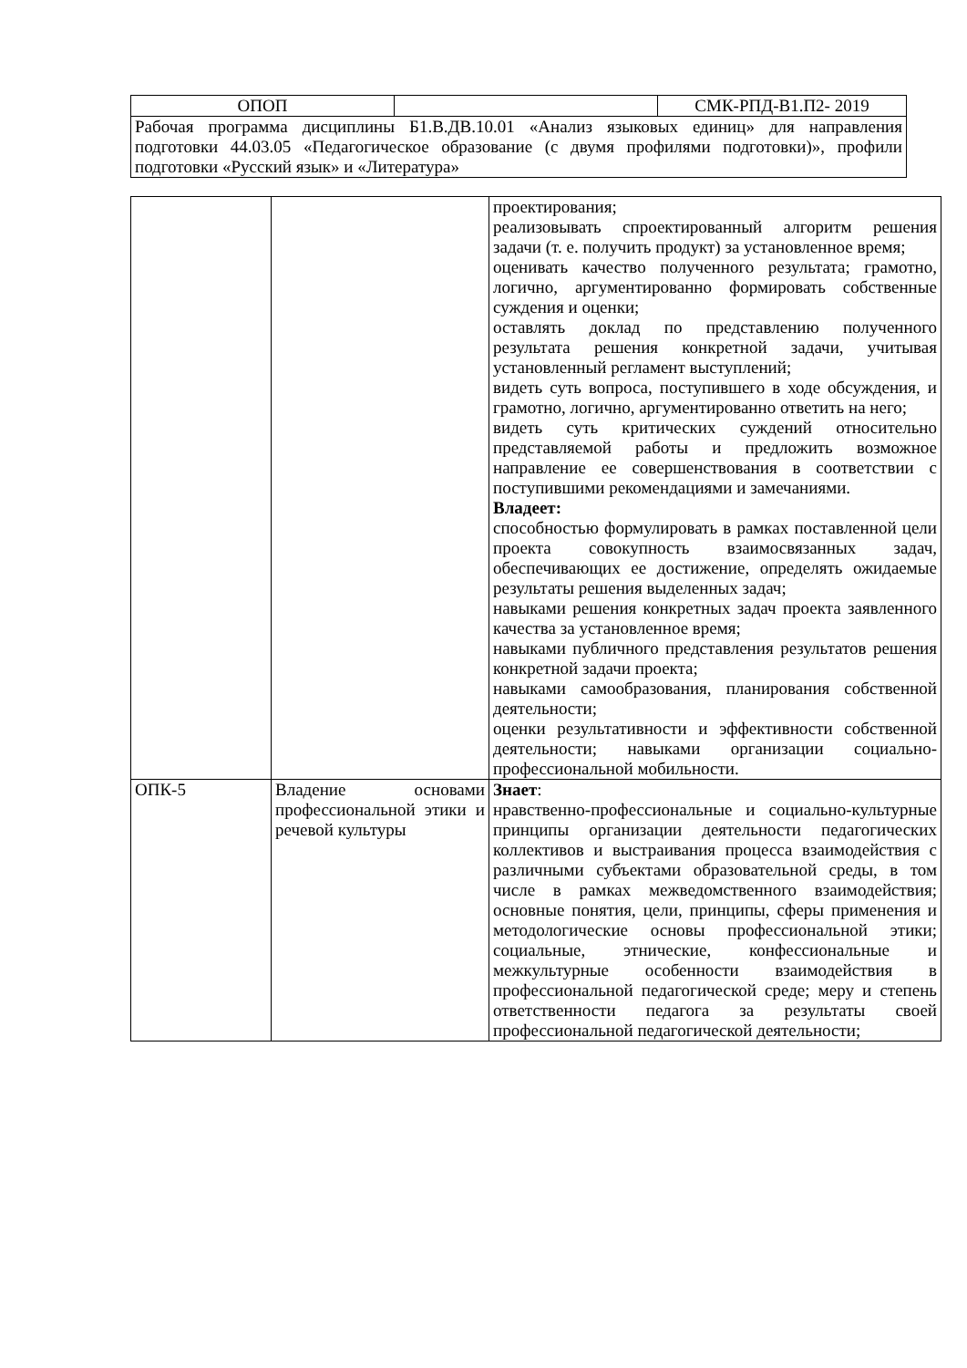| ОПОП | | СМК-РПД-В1.П2- 2019 |
| Рабочая программа дисциплины Б1.В.ДВ.10.01 «Анализ языковых единиц» для направления подготовки 44.03.05 «Педагогическое образование (с двумя профилями подготовки)», профили подготовки «Русский язык» и «Литература» | | |
| | | проектирования; реализовывать спроектированный алгоритм решения задачи (т. е. получить продукт) за установленное время; оценивать качество полученного результата; грамотно, логично, аргументированно формировать собственные суждения и оценки; оставлять доклад по представлению полученного результата решения конкретной задачи, учитывая установленный регламент выступлений; видеть суть вопроса, поступившего в ходе обсуждения, и грамотно, логично, аргументированно ответить на него; видеть суть критических суждений относительно представляемой работы и предложить возможное направление ее совершенствования в соответствии с поступившими рекомендациями и замечаниями. Владеет: способностью формулировать в рамках поставленной цели проекта совокупность взаимосвязанных задач, обеспечивающих ее достижение, определять ожидаемые результаты решения выделенных задач; навыками решения конкретных задач проекта заявленного качества за установленное время; навыками публичного представления результатов решения конкретной задачи проекта; навыками самообразования, планирования собственной деятельности; оценки результативности и эффективности собственной деятельности; навыками организации социально-профессиональной мобильности. |
| ОПК-5 | Владение основами профессиональной этики и речевой культуры | Знает : нравственно-профессиональные и социально-культурные принципы организации деятельности педагогических коллективов и выстраивания процесса взаимодействия с различными субъектами образовательной среды, в том числе в рамках межведомственного взаимодействия; основные понятия, цели, принципы, сферы применения и методологические основы профессиональной этики; социальные, этнические, конфессиональные и межкультурные особенности взаимодействия в профессиональной педагогической среде; меру и степень ответственности педагога за результаты своей профессиональной педагогической деятельности; |